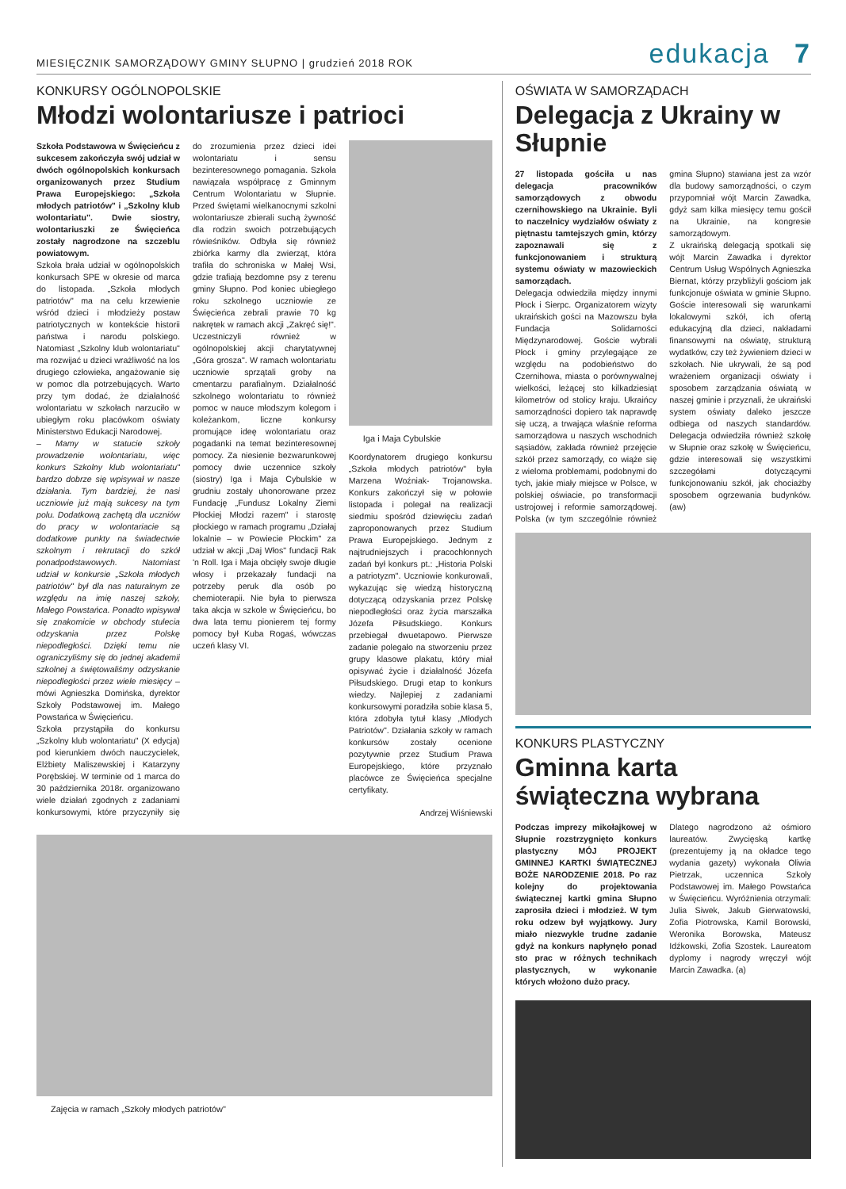MIESIĘCZNIK SAMORZĄDOWY GMINY SŁUPNO | grudzień 2018 ROK edukacja 7
KONKURSY OGÓLNOPOLSKIE
Młodzi wolontariusze i patrioci
Szkoła Podstawowa w Święcieńcu z sukcesem zakończyła swój udział w dwóch ogólnopolskich konkursach organizowanych przez Studium Prawa Europejskiego: „Szkoła młodych patriotów" i „Szkolny klub wolontariatu". Dwie siostry, wolontariuszki ze Święcieńca zostały nagrodzone na szczeblu powiatowym.
Szkoła brała udział w ogólnopolskich konkursach SPE w okresie od marca do listopada. „Szkoła młodych patriotów" ma na celu krzewienie wśród dzieci i młodzieży postaw patriotycznych w kontekście historii państwa i narodu polskiego. Natomiast „Szkolny klub wolontariatu" ma rozwijać u dzieci wrażliwość na los drugiego człowieka, angażowanie się w pomoc dla potrzebujących. Warto przy tym dodać, że działalność wolontariatu w szkołach narzuciło w ubiegłym roku placówkom oświaty Ministerstwo Edukacji Narodowej.
– Mamy w statucie szkoły prowadzenie wolontariatu, więc konkurs Szkolny klub wolontariatu" bardzo dobrze się wpisywał w nasze działania. Tym bardziej, że nasi uczniowie już mają sukcesy na tym polu. Dodatkową zachętą dla uczniów do pracy w wolontariacie są dodatkowe punkty na świadectwie szkolnym i rekrutacji do szkół ponadpodstawowych. Natomiast udział w konkursie „Szkoła młodych patriotów" był dla nas naturalnym ze względu na imię naszej szkoły, Małego Powstańca. Ponadto wpisywał się znakomicie w obchody stulecia odzyskania przez Polskę niepodległości. Dzięki temu nie ograniczyliśmy się do jednej akademii szkolnej a świętowaliśmy odzyskanie niepodległości przez wiele miesięcy – mówi Agnieszka Domińska, dyrektor Szkoły Podstawowej im. Małego Powstańca w Święcieńcu.
Szkoła przystąpiła do konkursu „Szkolny klub wolontariatu" (X edycja) pod kierunkiem dwóch nauczycielek, Elżbiety Maliszewskiej i Katarzyny Porębskiej. W terminie od 1 marca do 30 października 2018r. organizowano wiele działań zgodnych z zadaniami konkursowymi, które przyczyniły się do zrozumienia przez dzieci idei wolontariatu i sensu bezinteresownego pomagania. Szkoła nawiązała współpracę z Gminnym Centrum Wolontariatu w Słupnie. Przed świętami wielkanocnymi szkolni wolontariusze zbierali suchą żywność dla rodzin swoich potrzebujących rówieśników. Odbyła się również zbiórka karmy dla zwierząt, która trafiła do schroniska w Małej Wsi, gdzie trafiają bezdomne psy z terenu gminy Słupno. Pod koniec ubiegłego roku szkolnego uczniowie ze Święcieńca zebrali prawie 70 kg nakrętek w ramach akcji „Zakręć się!". Uczestniczyli również w ogólnopolskiej akcji charytatywnej „Góra grosza". W ramach wolontariatu uczniowie sprzątali groby na cmentarzu parafialnym. Działalność szkolnego wolontariatu to również pomoc w nauce młodszym kolegom i koleżankom, liczne konkursy promujące ideę wolontariatu oraz pogadanki na temat bezinteresownej pomocy. Za niesienie bezwarunkowej pomocy dwie uczennice szkoły (siostry) Iga i Maja Cybulskie w grudniu zostały uhonorowane przez Fundację „Fundusz Lokalny Ziemi Płockiej Młodzi razem" i starostę płockiego w ramach programu „Działaj lokalnie – w Powiecie Płockim" za udział w akcji „Daj Włos" fundacji Rak 'n Roll. Iga i Maja obcięły swoje długie włosy i przekazały fundacji na potrzeby peruk dla osób po chemioterapii. Nie była to pierwsza taka akcja w szkole w Święcieńcu, bo dwa lata temu pionierem tej formy pomocy był Kuba Rogaś, wówczas uczeń klasy VI.
Iga i Maja Cybulskie
Koordynatorem drugiego konkursu „Szkoła młodych patriotów" była Marzena Woźniak- Trojanowska. Konkurs zakończył się w połowie listopada i polegał na realizacji siedmiu spośród dziewięciu zadań zaproponowanych przez Studium Prawa Europejskiego. Jednym z najtrudniejszych i pracochłonnych zadań był konkurs pt.: „Historia Polski a patriotyzm". Uczniowie konkurowali, wykazując się wiedzą historyczną dotyczącą odzyskania przez Polskę niepodległości oraz życia marszałka Józefa Piłsudskiego. Konkurs przebiegał dwuetapowo. Pierwsze zadanie polegało na stworzeniu przez grupy klasowe plakatu, który miał opisywać życie i działalność Józefa Piłsudskiego. Drugi etap to konkurs wiedzy. Najlepiej z zadaniami konkursowymi poradziła sobie klasa 5, która zdobyła tytuł klasy „Młodych Patriotów". Działania szkoły w ramach konkursów zostały ocenione pozytywnie przez Studium Prawa Europejskiego, które przyznało placówce ze Święcieńca specjalne certyfikaty.
Andrzej Wiśniewski
Zajęcia w ramach „Szkoły młodych patriotów"
OŚWIATA W SAMORZĄDACH
Delegacja z Ukrainy w Słupnie
27 listopada gościła u nas delegacja pracowników samorządowych z obwodu czernihowskiego na Ukrainie. Byli to naczelnicy wydziałów oświaty z piętnastu tamtejszych gmin, którzy zapoznawali się z funkcjonowaniem i strukturą systemu oświaty w mazowieckich samorządach.
Delegacja odwiedziła między innymi Płock i Sierpc. Organizatorem wizyty ukraińskich gości na Mazowszu była Fundacja Solidarności Międzynarodowej. Goście wybrali Płock i gminy przylegające ze względu na podobieństwo do Czernihowa, miasta o porównywalnej wielkości, leżącej sto kilkadziesiąt kilometrów od stolicy kraju. Ukraińcy samorządności dopiero tak naprawdę się uczą, a trwająca właśnie reforma samorządowa u naszych wschodnich sąsiadów, zakłada również przejęcie szkół przez samorządy, co wiąże się z wieloma problemami, podobnymi do tych, jakie miały miejsce w Polsce, w polskiej oświacie, po transformacji ustrojowej i reformie samorządowej. Polska (w tym szczególnie również gmina Słupno) stawiana jest za wzór dla budowy samorządności, o czym przypomniał wójt Marcin Zawadka, gdyż sam kilka miesięcy temu gościł na Ukrainie, na kongresie samorządowym.
Z ukraińską delegacją spotkali się wójt Marcin Zawadka i dyrektor Centrum Usług Wspólnych Agnieszka Biernat, którzy przybliżyli gościom jak funkcjonuje oświata w gminie Słupno. Goście interesowali się warunkami lokalowymi szkół, ich ofertą edukacyjną dla dzieci, nakładami finansowymi na oświatę, strukturą wydatków, czy też żywieniem dzieci w szkołach. Nie ukrywali, że są pod wrażeniem organizacji oświaty i sposobem zarządzania oświatą w naszej gminie i przyznali, że ukraiński system oświaty daleko jeszcze odbiega od naszych standardów. Delegacja odwiedziła również szkołę w Słupnie oraz szkołę w Święcieńcu, gdzie interesowali się wszystkimi szczegółami dotyczącymi funkcjonowaniu szkół, jak chociażby sposobem ogrzewania budynków. (aw)
KONKURS PLASTYCZNY
Gminna karta świąteczna wybrana
Podczas imprezy mikołajkowej w Słupnie rozstrzygnięto konkurs plastyczny MÓJ PROJEKT GMINNEJ KARTKI ŚWIĄTECZNEJ BOŻE NARODZENIE 2018. Po raz kolejny do projektowania świątecznej kartki gmina Słupno zaprosiła dzieci i młodzież. W tym roku odzew był wyjątkowy. Jury miało niezwykle trudne zadanie gdyż na konkurs napłynęło ponad sto prac w różnych technikach plastycznych, w wykonanie których włożono dużo pracy.
Dlatego nagrodzono aż ośmioro laureatów. Zwycięską kartkę (prezentujemy ją na okładce tego wydania gazety) wykonała Oliwia Pietrzak, uczennica Szkoły Podstawowej im. Małego Powstańca w Święcieńcu. Wyróżnienia otrzymali: Julia Siwek, Jakub Gierwatowski, Zofia Piotrowska, Kamil Borowski, Weronika Borowska, Mateusz Idźkowski, Zofia Szostek. Laureatom dyplomy i nagrody wręczył wójt Marcin Zawadka. (a)